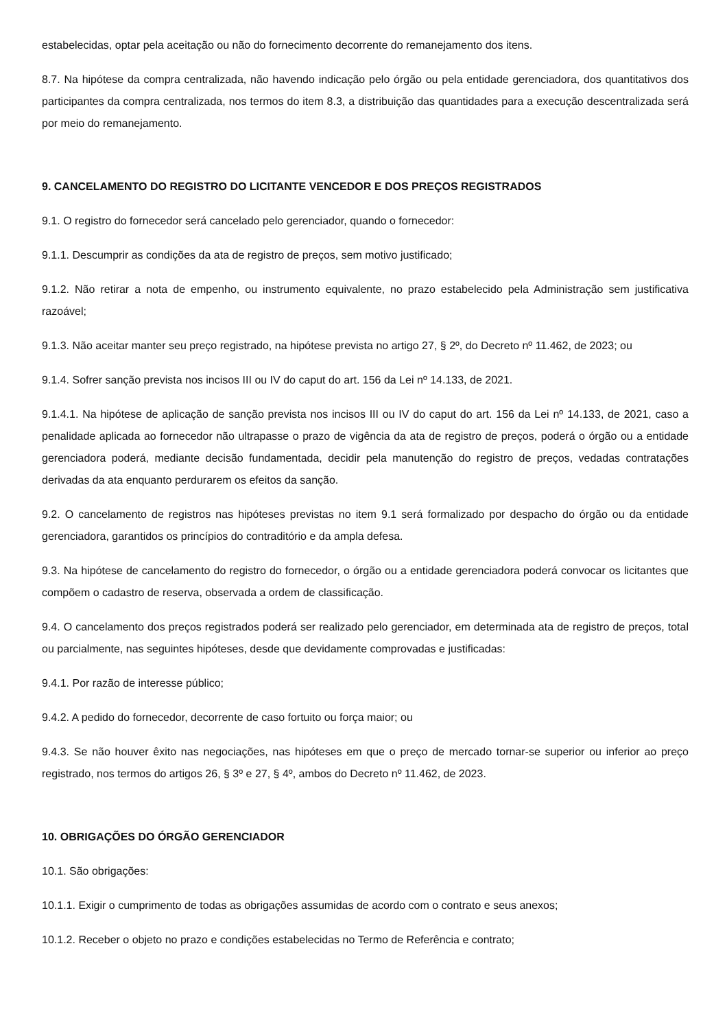estabelecidas, optar pela aceitação ou não do fornecimento decorrente do remanejamento dos itens.
8.7. Na hipótese da compra centralizada, não havendo indicação pelo órgão ou pela entidade gerenciadora, dos quantitativos dos participantes da compra centralizada, nos termos do item 8.3, a distribuição das quantidades para a execução descentralizada será por meio do remanejamento.
9. CANCELAMENTO DO REGISTRO DO LICITANTE VENCEDOR E DOS PREÇOS REGISTRADOS
9.1. O registro do fornecedor será cancelado pelo gerenciador, quando o fornecedor:
9.1.1. Descumprir as condições da ata de registro de preços, sem motivo justificado;
9.1.2. Não retirar a nota de empenho, ou instrumento equivalente, no prazo estabelecido pela Administração sem justificativa razoável;
9.1.3. Não aceitar manter seu preço registrado, na hipótese prevista no artigo 27, § 2º, do Decreto nº 11.462, de 2023; ou
9.1.4. Sofrer sanção prevista nos incisos III ou IV do caput do art. 156 da Lei nº 14.133, de 2021.
9.1.4.1. Na hipótese de aplicação de sanção prevista nos incisos III ou IV do caput do art. 156 da Lei nº 14.133, de 2021, caso a penalidade aplicada ao fornecedor não ultrapasse o prazo de vigência da ata de registro de preços, poderá o órgão ou a entidade gerenciadora poderá, mediante decisão fundamentada, decidir pela manutenção do registro de preços, vedadas contratações derivadas da ata enquanto perdurarem os efeitos da sanção.
9.2. O cancelamento de registros nas hipóteses previstas no item 9.1 será formalizado por despacho do órgão ou da entidade gerenciadora, garantidos os princípios do contraditório e da ampla defesa.
9.3. Na hipótese de cancelamento do registro do fornecedor, o órgão ou a entidade gerenciadora poderá convocar os licitantes que compõem o cadastro de reserva, observada a ordem de classificação.
9.4. O cancelamento dos preços registrados poderá ser realizado pelo gerenciador, em determinada ata de registro de preços, total ou parcialmente, nas seguintes hipóteses, desde que devidamente comprovadas e justificadas:
9.4.1. Por razão de interesse público;
9.4.2. A pedido do fornecedor, decorrente de caso fortuito ou força maior; ou
9.4.3. Se não houver êxito nas negociações, nas hipóteses em que o preço de mercado tornar-se superior ou inferior ao preço registrado, nos termos do artigos 26, § 3º e 27, § 4º, ambos do Decreto nº 11.462, de 2023.
10. OBRIGAÇÕES DO ÓRGÃO GERENCIADOR
10.1. São obrigações:
10.1.1. Exigir o cumprimento de todas as obrigações assumidas de acordo com o contrato e seus anexos;
10.1.2. Receber o objeto no prazo e condições estabelecidas no Termo de Referência e contrato;